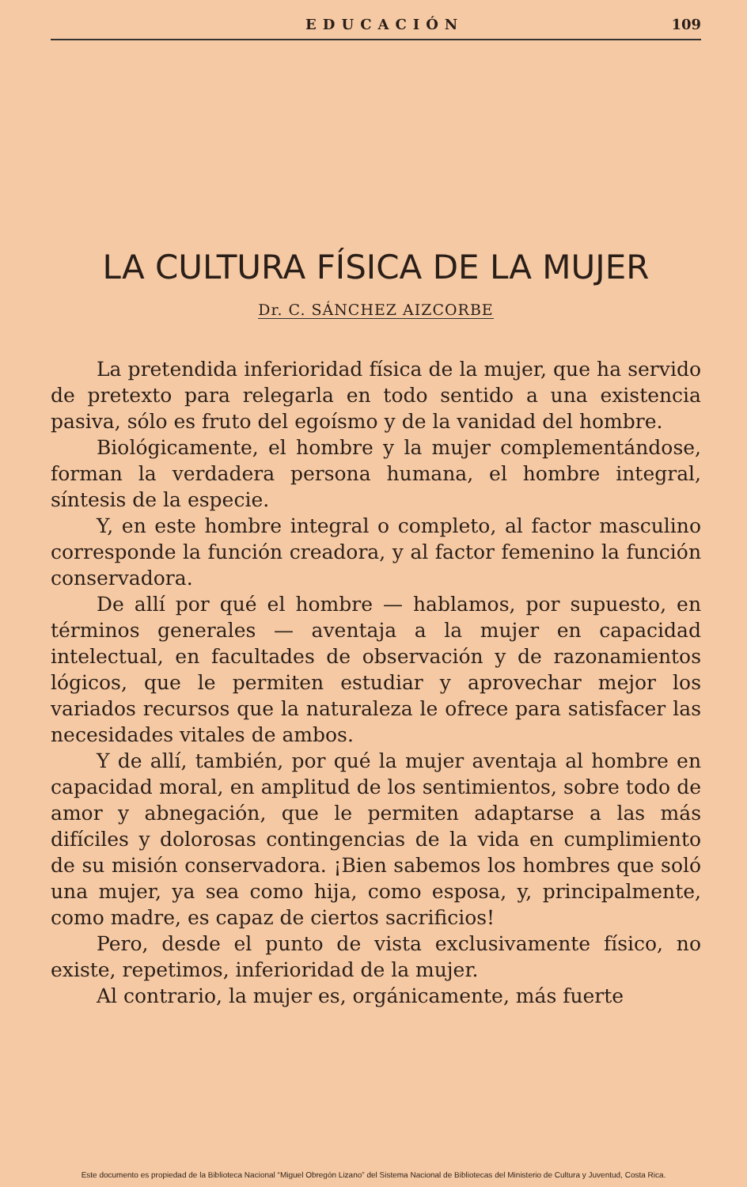EDUCACIÓN 109
LA CULTURA FÍSICA DE LA MUJER
Dr. C. SÁNCHEZ AIZCORBE
La pretendida inferioridad física de la mujer, que ha servido de pretexto para relegarla en todo sentido a una existencia pasiva, sólo es fruto del egoísmo y de la vanidad del hombre.
Biológicamente, el hombre y la mujer complementándose, forman la verdadera persona humana, el hombre integral, síntesis de la especie.
Y, en este hombre integral o completo, al factor masculino corresponde la función creadora, y al factor femenino la función conservadora.
De allí por qué el hombre — hablamos, por supuesto, en términos generales — aventaja a la mujer en capacidad intelectual, en facultades de observación y de razonamientos lógicos, que le permiten estudiar y aprovechar mejor los variados recursos que la naturaleza le ofrece para satisfacer las necesidades vitales de ambos.
Y de allí, también, por qué la mujer aventaja al hombre en capacidad moral, en amplitud de los sentimientos, sobre todo de amor y abnegación, que le permiten adaptarse a las más difíciles y dolorosas contingencias de la vida en cumplimiento de su misión conservadora. ¡Bien sabemos los hombres que soló una mujer, ya sea como hija, como esposa, y, principalmente, como madre, es capaz de ciertos sacrificios!
Pero, desde el punto de vista exclusivamente físico, no existe, repetimos, inferioridad de la mujer.
Al contrario, la mujer es, orgánicamente, más fuerte
Este documento es propiedad de la Biblioteca Nacional “Miguel Obregón Lizano” del Sistema Nacional de Bibliotecas del Ministerio de Cultura y Juventud, Costa Rica.